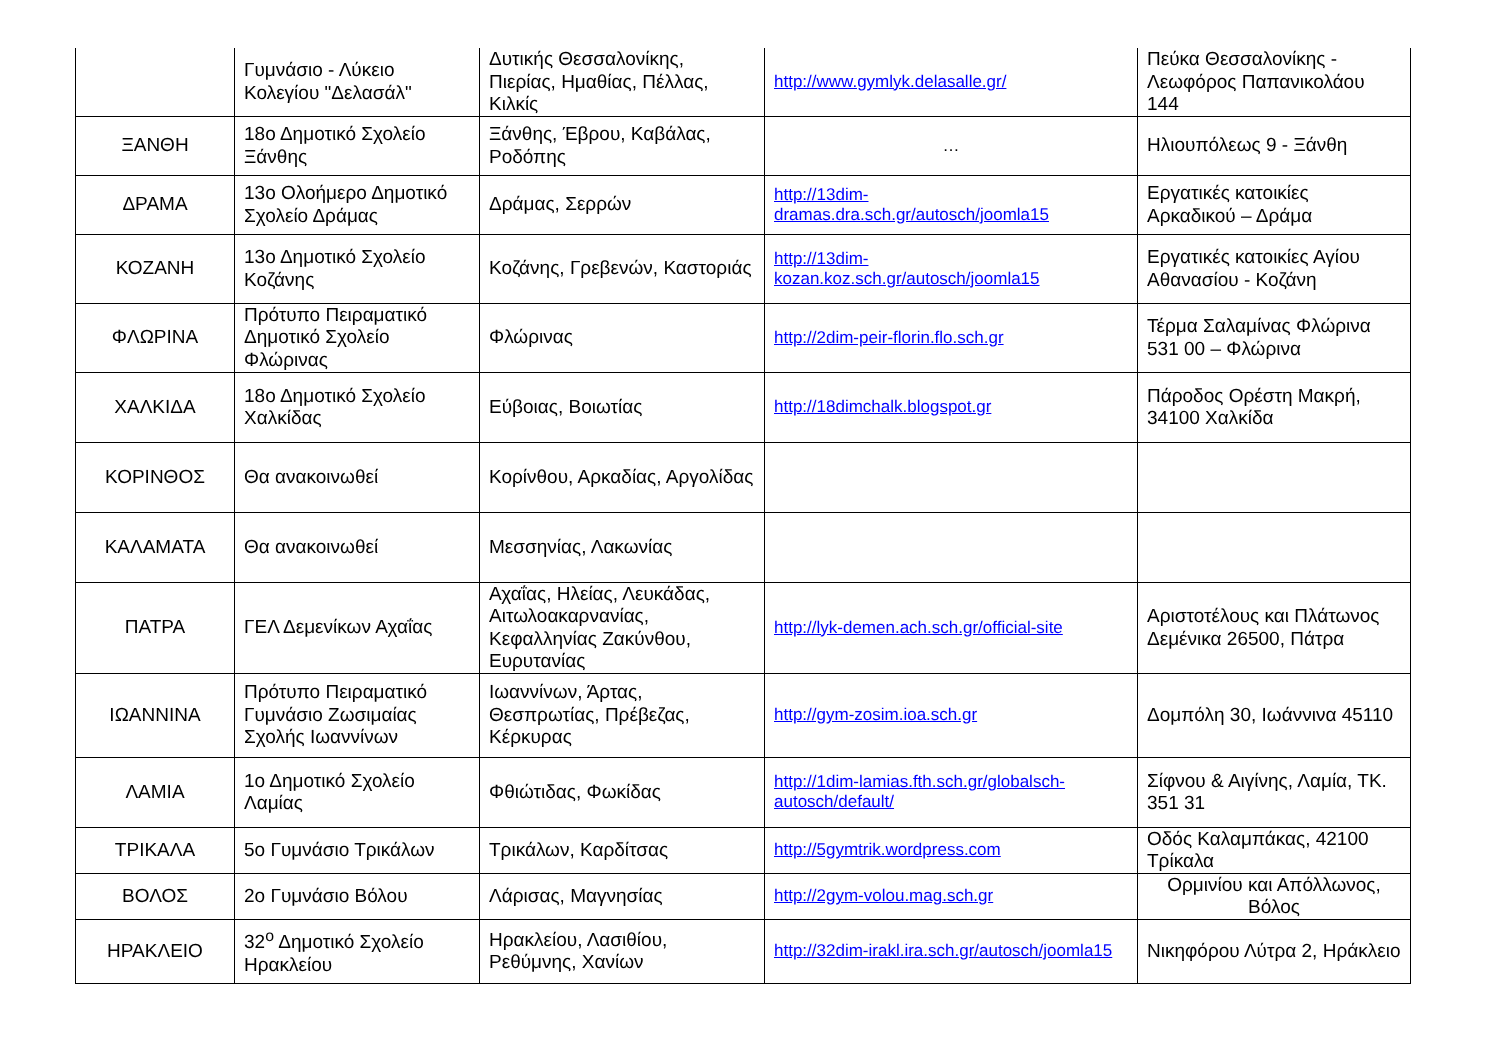| | Γυμνάσιο - Λύκειο Κολεγίου "Δελασάλ" | Δυτικής Θεσσαλονίκης, Πιερίας, Ημαθίας, Πέλλας, Κιλκίς | http://www.gymlyk.delasalle.gr/ | Πεύκα Θεσσαλονίκης - Λεωφόρος Παπανικολάου 144 |
| ΞΑΝΘΗ | 18ο Δημοτικό Σχολείο Ξάνθης | Ξάνθης, Έβρου, Καβάλας, Ροδόπης | … | Ηλιουπόλεως 9 - Ξάνθη |
| ΔΡΑΜΑ | 13ο Ολοήμερο Δημοτικό Σχολείο Δράμας | Δράμας, Σερρών | http://13dim-dramas.dra.sch.gr/autosch/joomla15 | Εργατικές κατοικίες Αρκαδικού – Δράμα |
| ΚΟΖΑΝΗ | 13ο Δημοτικό Σχολείο Κοζάνης | Κοζάνης, Γρεβενών, Καστοριάς | http://13dim-kozan.koz.sch.gr/autosch/joomla15 | Εργατικές κατοικίες Αγίου Αθανασίου - Κοζάνη |
| ΦΛΩΡΙΝΑ | Πρότυπο Πειραματικό Δημοτικό Σχολείο Φλώρινας | Φλώρινας | http://2dim-peir-florin.flo.sch.gr | Τέρμα Σαλαμίνας Φλώρινα 531 00 – Φλώρινα |
| ΧΑΛΚΙΔΑ | 18ο Δημοτικό Σχολείο Χαλκίδας | Εύβοιας, Βοιωτίας | http://18dimchalk.blogspot.gr | Πάροδος Ορέστη Μακρή, 34100 Χαλκίδα |
| ΚΟΡΙΝΘΟΣ | Θα ανακοινωθεί | Κορίνθου, Αρκαδίας, Αργολίδας | | |
| ΚΑΛΑΜΑΤΑ | Θα ανακοινωθεί | Μεσσηνίας, Λακωνίας | | |
| ΠΑΤΡΑ | ΓΕΛ Δεμενίκων Αχαΐας | Αχαΐας, Ηλείας, Λευκάδας, Αιτωλοακαρνανίας, Κεφαλληνίας Ζακύνθου, Ευρυτανίας | http://lyk-demen.ach.sch.gr/official-site | Αριστοτέλους και Πλάτωνος Δεμένικα 26500, Πάτρα |
| ΙΩΑΝΝΙΝΑ | Πρότυπο Πειραματικό Γυμνάσιο Ζωσιμαίας Σχολής Ιωαννίνων | Ιωαννίνων, Άρτας, Θεσπρωτίας, Πρέβεζας, Κέρκυρας | http://gym-zosim.ioa.sch.gr | Δομπόλη 30, Ιωάννινα 45110 |
| ΛΑΜΙΑ | 1ο Δημοτικό Σχολείο Λαμίας | Φθιώτιδας, Φωκίδας | http://1dim-lamias.fth.sch.gr/globalsch-autosch/default/ | Σίφνου & Αιγίνης, Λαμία, ΤΚ. 351 31 |
| ΤΡΙΚΑΛΑ | 5ο Γυμνάσιο Τρικάλων | Τρικάλων, Καρδίτσας | http://5gymtrik.wordpress.com | Οδός Καλαμπάκας, 42100 Τρίκαλα |
| ΒΟΛΟΣ | 2ο Γυμνάσιο Βόλου | Λάρισας, Μαγνησίας | http://2gym-volou.mag.sch.gr | Ορμινίου και Απόλλωνος, Βόλος |
| ΗΡΑΚΛΕΙΟ | 32<sup>ο</sup> Δημοτικό Σχολείο Ηρακλείου | Ηρακλείου, Λασιθίου, Ρεθύμνης, Χανίων | http://32dim-irakl.ira.sch.gr/autosch/joomla15 | Νικηφόρου Λύτρα 2, Ηράκλειο |